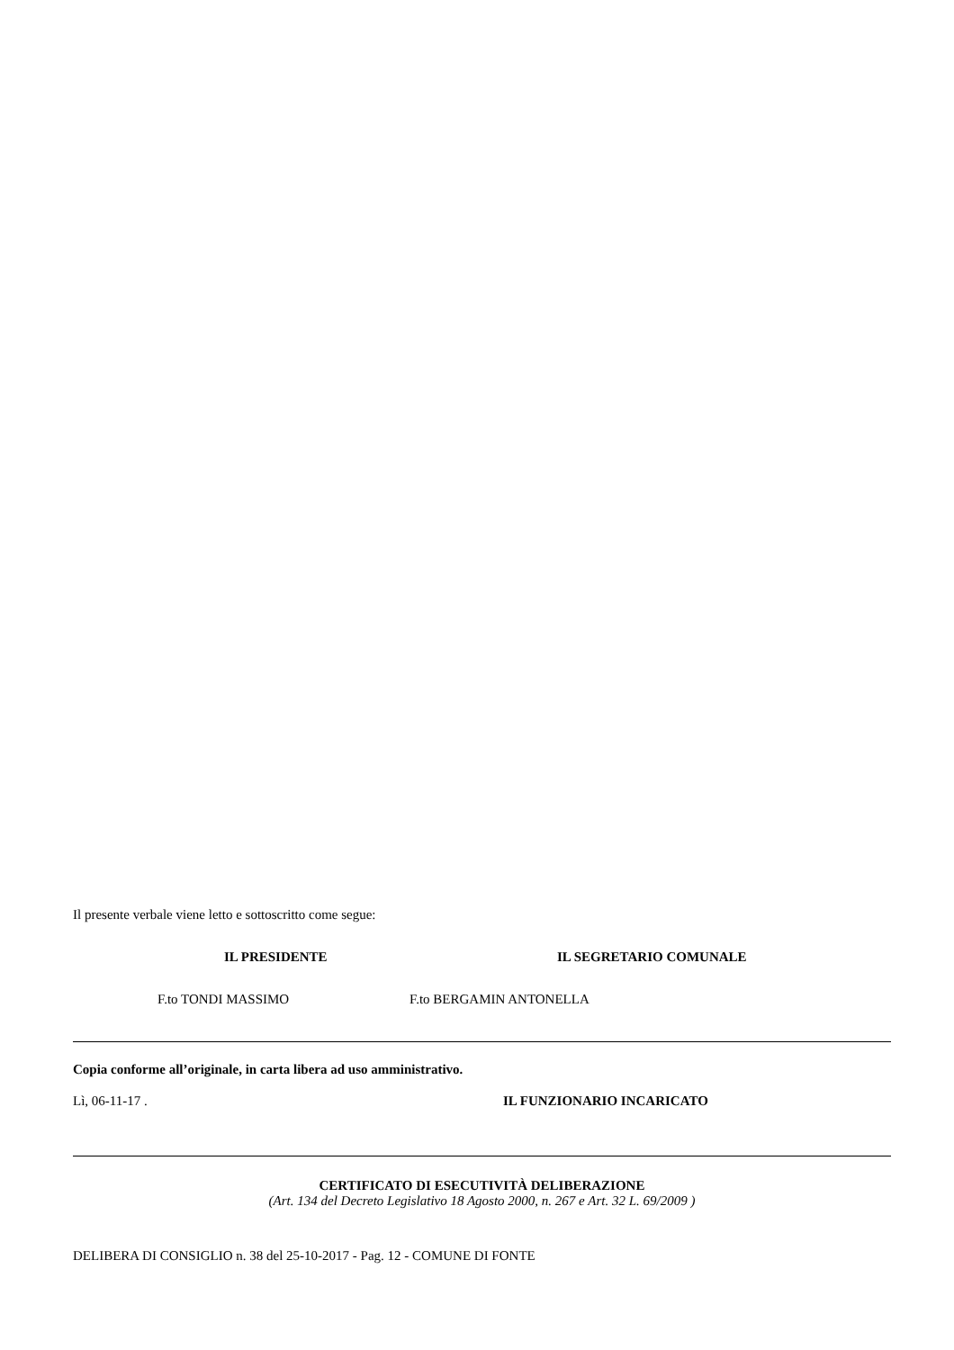Il presente verbale viene letto e sottoscritto come segue:
IL PRESIDENTE IL SEGRETARIO COMUNALE
F.to TONDI MASSIMO F.to BERGAMIN ANTONELLA
Copia conforme all’originale, in carta libera ad uso amministrativo.
Lì, 06-11-17 . IL FUNZIONARIO INCARICATO
CERTIFICATO DI ESECUTIVITÀ DELIBERAZIONE
(Art. 134 del Decreto Legislativo 18 Agosto 2000, n. 267 e Art. 32 L. 69/2009 )
DELIBERA DI CONSIGLIO n. 38 del 25-10-2017 - Pag. 12 - COMUNE DI FONTE